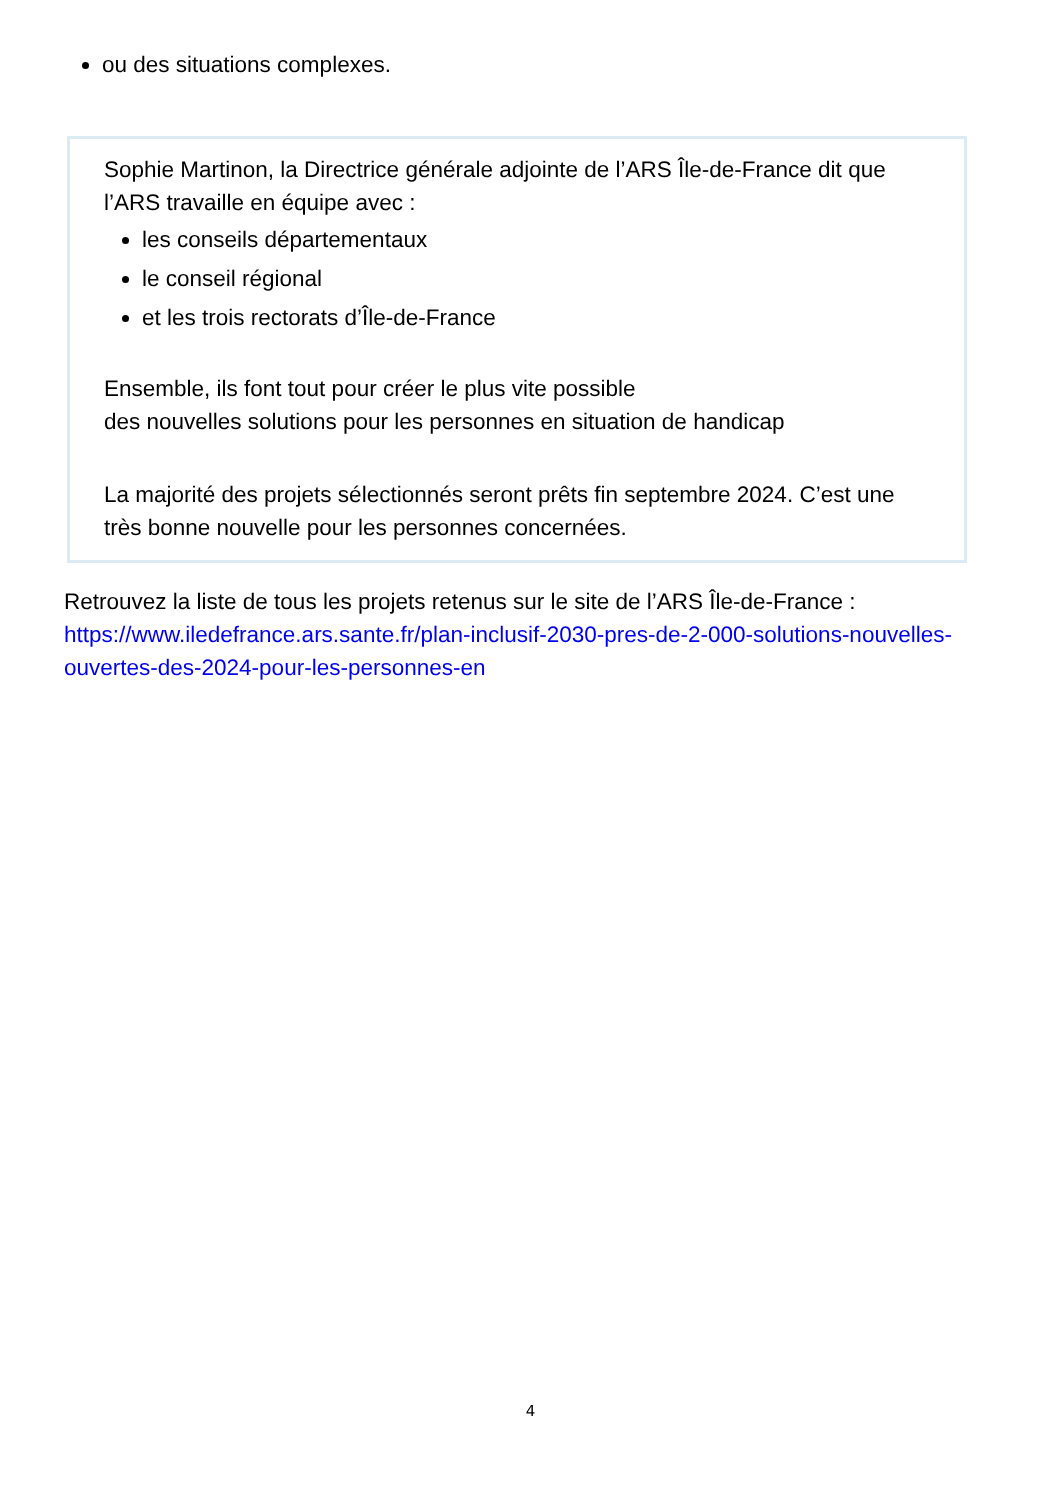ou des situations complexes.
Sophie Martinon, la Directrice générale adjointe de l’ARS Île-de-France dit que l’ARS travaille en équipe avec :
les conseils départementaux
le conseil régional
et les trois rectorats d’Île-de-France
Ensemble, ils font tout pour créer le plus vite possible
des nouvelles solutions pour les personnes en situation de handicap
La majorité des projets sélectionnés seront prêts fin septembre 2024. C’est une très bonne nouvelle pour les personnes concernées.
Retrouvez la liste de tous les projets retenus sur le site de l’ARS Île-de-France : https://www.iledefrance.ars.sante.fr/plan-inclusif-2030-pres-de-2-000-solutions-nouvelles-ouvertes-des-2024-pour-les-personnes-en
4